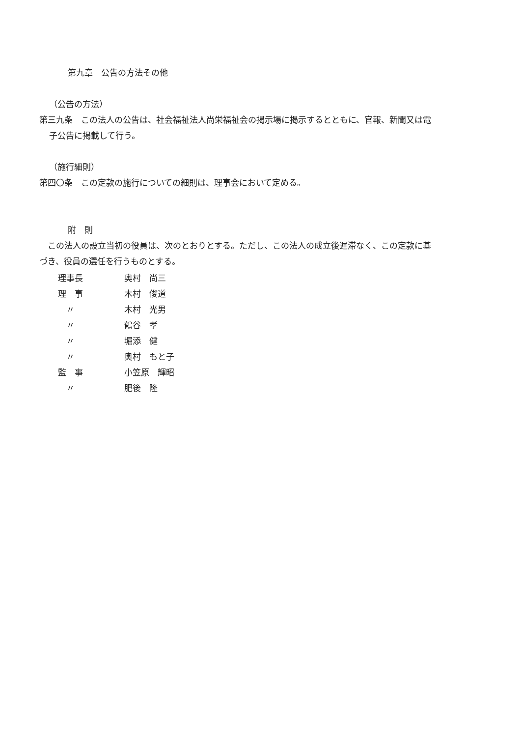第九章　公告の方法その他
（公告の方法）
第三九条　この法人の公告は、社会福祉法人尚栄福祉会の掲示場に掲示するとともに、官報、新聞又は電
子公告に掲載して行う。
（施行細則）
第四〇条　この定款の施行についての細則は、理事会において定める。
附　則
　この法人の設立当初の役員は、次のとおりとする。ただし、この法人の成立後遅滞なく、この定款に基
づき、役員の選任を行うものとする。
| 理事長 | 奥村 尚三 |
| 理 事 | 木村 俊道 |
| 〃 | 木村 光男 |
| 〃 | 鶴谷 孝 |
| 〃 | 堀添 健 |
| 〃 | 奥村 もと子 |
| 監 事 | 小笠原 輝昭 |
| 〃 | 肥後 隆 |